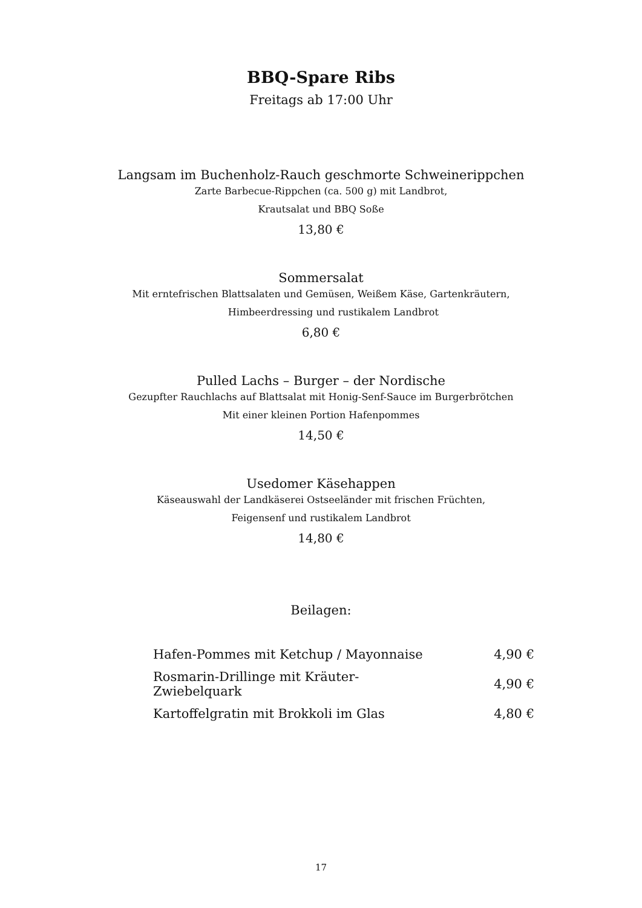BBQ-Spare Ribs
Freitags ab 17:00 Uhr
Langsam im Buchenholz-Rauch geschmorte Schweinerippchen
Zarte Barbecue-Rippchen (ca. 500 g) mit Landbrot,
Krautsalat und BBQ Soße
13,80 €
Sommersalat
Mit erntefrischen Blattsalaten und Gemüsen, Weißem Käse, Gartenkräutern,
Himbeerdressing und rustikalem Landbrot
6,80 €
Pulled Lachs – Burger – der Nordische
Gezupfter Rauchlachs auf Blattsalat mit Honig-Senf-Sauce im Burgerbrötchen
Mit einer kleinen Portion Hafenpommes
14,50 €
Usedomer Käsehappen
Käseauswahl der Landkäserei Ostseeländer mit frischen Früchten,
Feigensenf und rustikalem Landbrot
14,80 €
Beilagen:
| Hafen-Pommes mit Ketchup / Mayonnaise | 4,90 € |
| Rosmarin-Drillinge mit Kräuter-Zwiebelquark | 4,90 € |
| Kartoffelgratin mit Brokkoli im Glas | 4,80 € |
17